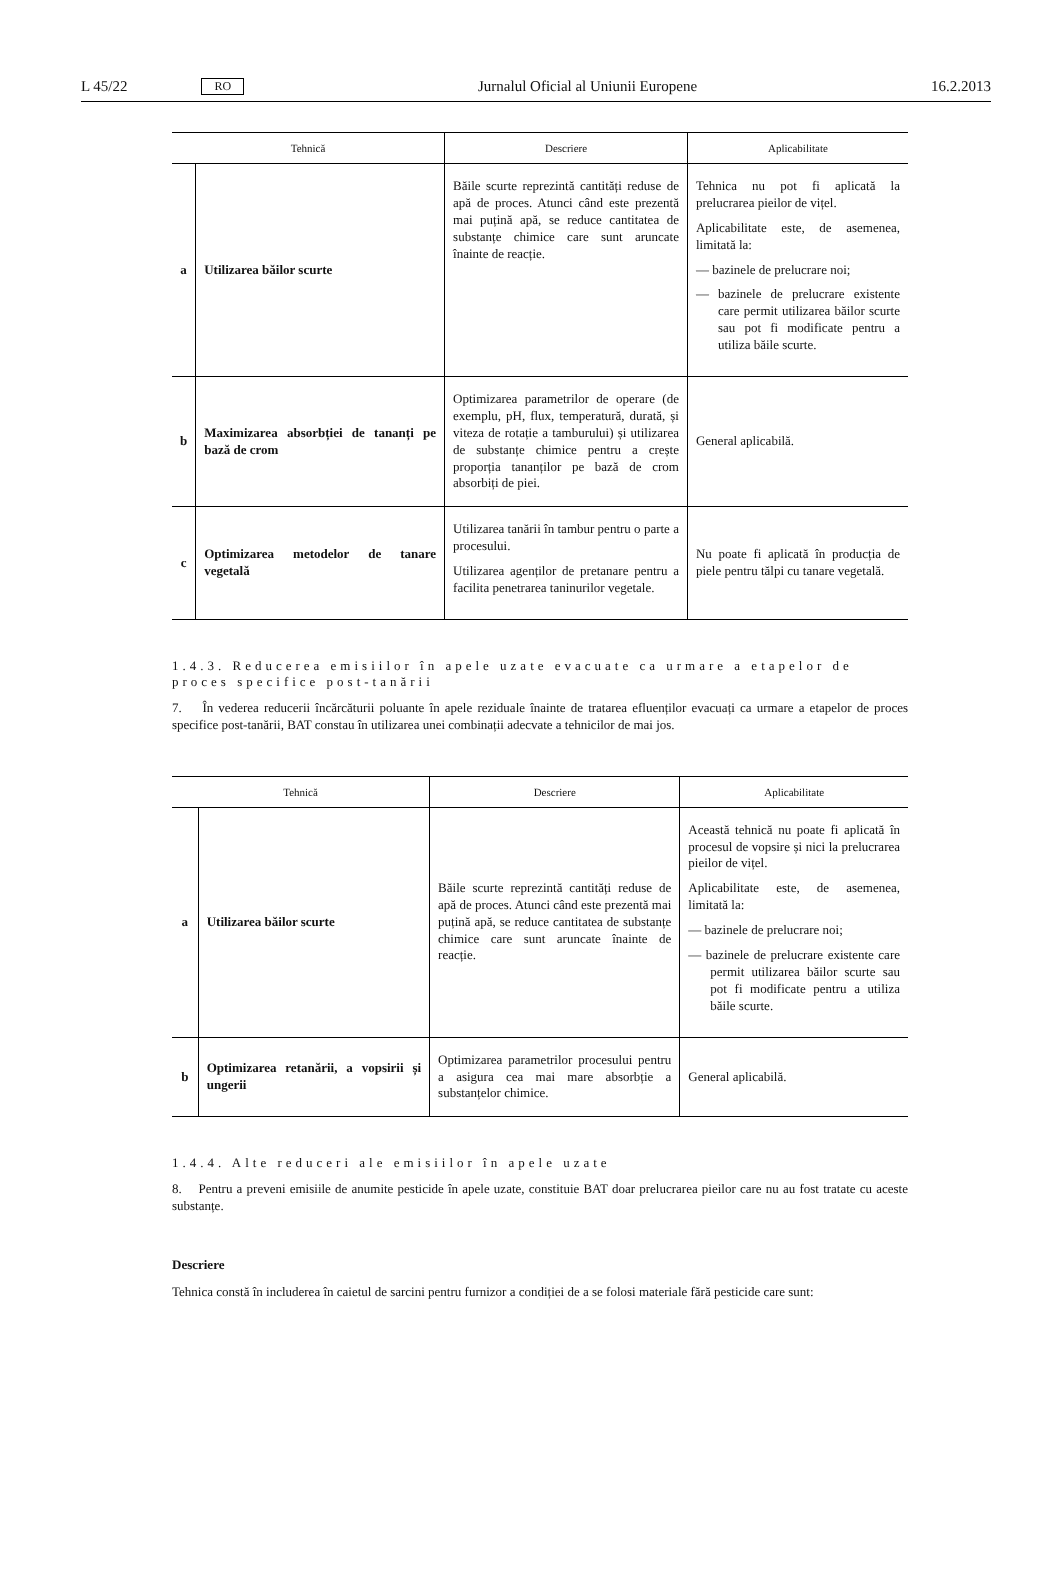L 45/22 RO Jurnalul Oficial al Uniunii Europene 16.2.2013
| Tehnică | | Descriere | Aplicabilitate |
| --- | --- | --- | --- |
| a | Utilizarea băilor scurte | Băile scurte reprezintă cantități reduse de apă de proces. Atunci când este prezentă mai puțină apă, se reduce cantitatea de substanțe chimice care sunt aruncate înainte de reacție. | Tehnica nu pot fi aplicată la prelucrarea pieilor de vițel. Aplicabilitate este, de asemenea, limitată la: — bazinele de prelucrare noi; — bazinele de prelucrare existente care permit utilizarea băilor scurte sau pot fi modificate pentru a utiliza băile scurte. |
| b | Maximizarea absorbției de tananți pe bază de crom | Optimizarea parametrilor de operare (de exemplu, pH, flux, temperatură, durată, și viteza de rotație a tamburului) și utilizarea de substanțe chimice pentru a crește proporția tananților pe bază de crom absorbiți de piei. | General aplicabilă. |
| c | Optimizarea metodelor de tanare vegetală | Utilizarea tanării în tambur pentru o parte a procesului. Utilizarea agenților de pretanare pentru a facilita penetrarea taninurilor vegetale. | Nu poate fi aplicată în producția de piele pentru tălpi cu tanare vegetală. |
1.4.3. Reducerea emisiilor în apele uzate evacuate ca urmare a etapelor de proces specifice post-tanării
7. În vederea reducerii încărcăturii poluante în apele reziduale înainte de tratarea efluenților evacuați ca urmare a etapelor de proces specifice post-tanării, BAT constau în utilizarea unei combinații adecvate a tehnicilor de mai jos.
| Tehnică | | Descriere | Aplicabilitate |
| --- | --- | --- | --- |
| a | Utilizarea băilor scurte | Băile scurte reprezintă cantități reduse de apă de proces. Atunci când este prezentă mai puțină apă, se reduce cantitatea de substanțe chimice care sunt aruncate înainte de reacție. | Această tehnică nu poate fi aplicată în procesul de vopsire și nici la prelucrarea pieilor de vițel. Aplicabilitate este, de asemenea, limitată la: — bazinele de prelucrare noi; — bazinele de prelucrare existente care permit utilizarea băilor scurte sau pot fi modificate pentru a utiliza băile scurte. |
| b | Optimizarea retanării, a vopsirii și ungerii | Optimizarea parametrilor procesului pentru a asigura cea mai mare absorbție a substanțelor chimice. | General aplicabilă. |
1.4.4. Alte reduceri ale emisiilor în apele uzate
8. Pentru a preveni emisiile de anumite pesticide în apele uzate, constituie BAT doar prelucrarea pieilor care nu au fost tratate cu aceste substanțe.
Descriere
Tehnica constă în includerea în caietul de sarcini pentru furnizor a condiției de a se folosi materiale fără pesticide care sunt: